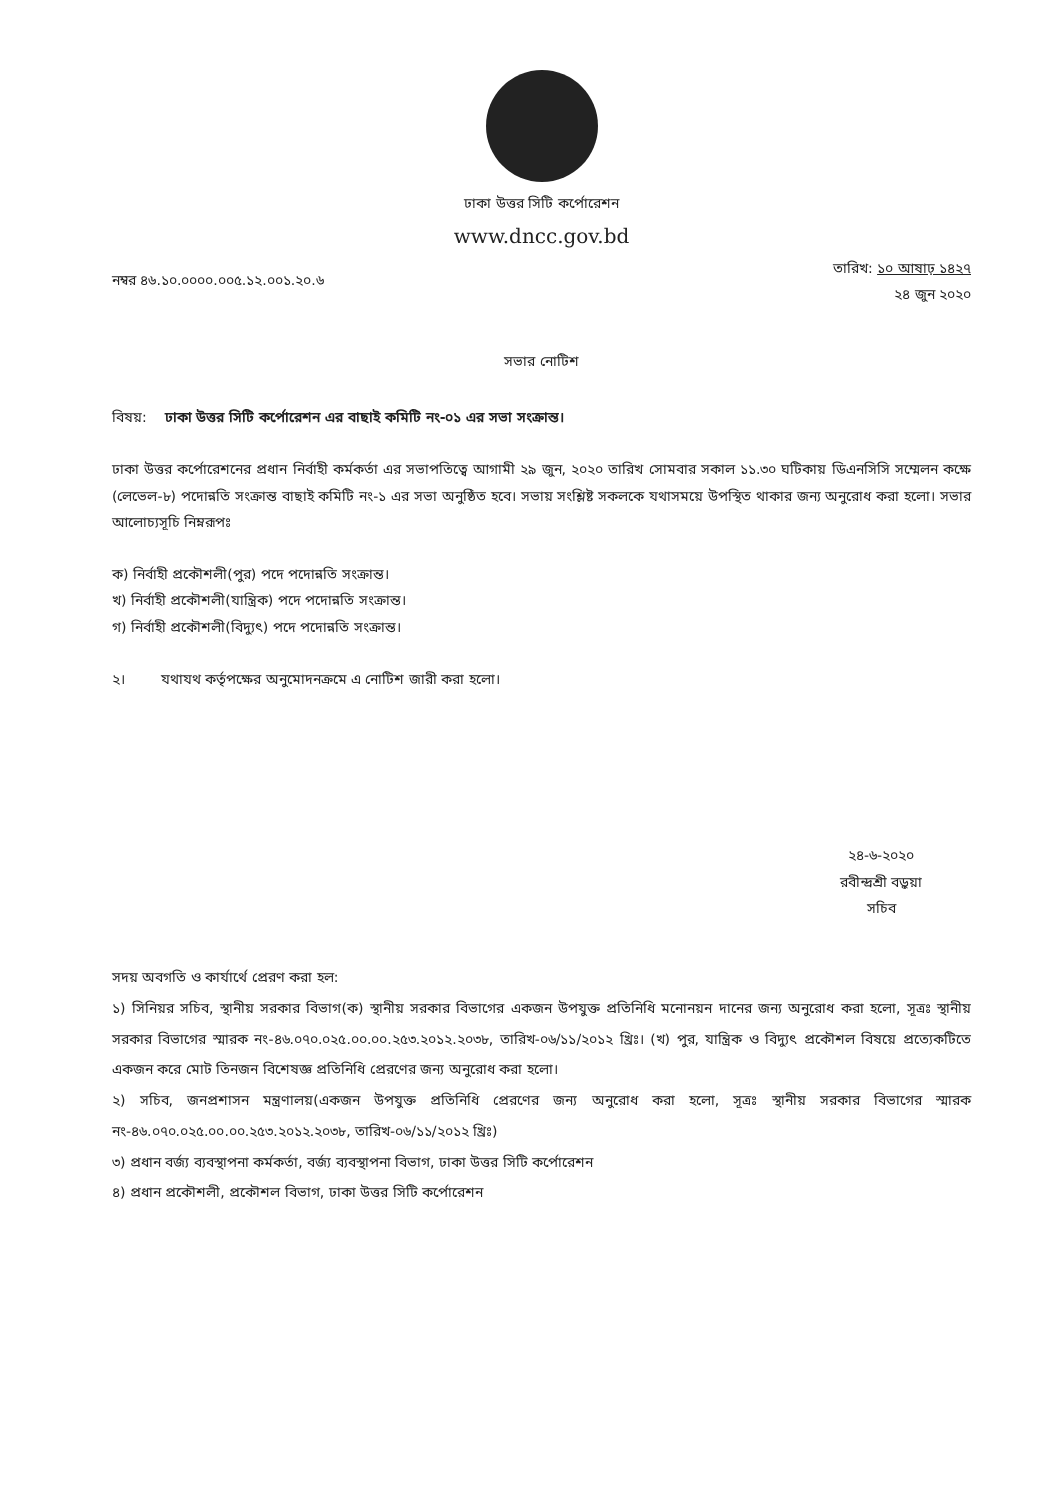ঢাকা উত্তর সিটি কর্পোরেশন
www.dncc.gov.bd
নম্বর ৪৬.১০.০০০০.০০৫.১২.০০১.২০.৬
তারিখ: ১০ আষাঢ় ১৪২৭
২৪ জুন ২০২০
সভার নোটিশ
বিষয়: ঢাকা উত্তর সিটি কর্পোরেশন এর বাছাই কমিটি নং-০১ এর সভা সংক্রান্ত।
ঢাকা উত্তর কর্পোরেশনের প্রধান নির্বাহী কর্মকর্তা এর সভাপতিত্বে আগামী ২৯ জুন, ২০২০ তারিখ সোমবার সকাল ১১.৩০ ঘটিকায় ডিএনসিসি সম্মেলন কক্ষে (লেভেল-৮) পদোন্নতি সংক্রান্ত বাছাই কমিটি নং-১ এর সভা অনুষ্ঠিত হবে। সভায় সংশ্লিষ্ট সকলকে যথাসময়ে উপস্থিত থাকার জন্য অনুরোধ করা হলো। সভার আলোচ্যসূচি নিম্নরূপঃ
ক) নির্বাহী প্রকৌশলী(পুর) পদে পদোন্নতি সংক্রান্ত।
খ) নির্বাহী প্রকৌশলী(যান্ত্রিক) পদে পদোন্নতি সংক্রান্ত।
গ) নির্বাহী প্রকৌশলী(বিদ্যুৎ) পদে পদোন্নতি সংক্রান্ত।
২। যথাযথ কর্তৃপক্ষের অনুমোদনক্রমে এ নোটিশ জারী করা হলো।
২৪-৬-২০২০
রবীন্দ্রশ্রী বড়ুয়া
সচিব
সদয় অবগতি ও কার্যার্থে প্রেরণ করা হল:
১) সিনিয়র সচিব, স্থানীয় সরকার বিভাগ(ক) স্থানীয় সরকার বিভাগের একজন উপযুক্ত প্রতিনিধি মনোনয়ন দানের জন্য অনুরোধ করা হলো, সূত্রঃ স্থানীয় সরকার বিভাগের স্মারক নং-৪৬.০৭০.০২৫.০০.০০.২৫৩.২০১২.২০৩৮, তারিখ-০৬/১১/২০১২ খ্রিঃ। (খ) পুর, যান্ত্রিক ও বিদ্যুৎ প্রকৌশল বিষয়ে প্রত্যেকটিতে একজন করে মোট তিনজন বিশেষজ্ঞ প্রতিনিধি প্রেরণের জন্য অনুরোধ করা হলো।
২) সচিব, জনপ্রশাসন মন্ত্রণালয়(একজন উপযুক্ত প্রতিনিধি প্রেরণের জন্য অনুরোধ করা হলো, সূত্রঃ স্থানীয় সরকার বিভাগের স্মারক নং-৪৬.০৭০.০২৫.০০.০০.২৫৩.২০১২.২০৩৮, তারিখ-০৬/১১/২০১২ খ্রিঃ)
৩) প্রধান বর্জ্য ব্যবস্থাপনা কর্মকর্তা, বর্জ্য ব্যবস্থাপনা বিভাগ, ঢাকা উত্তর সিটি কর্পোরেশন
৪) প্রধান প্রকৌশলী, প্রকৌশল বিভাগ, ঢাকা উত্তর সিটি কর্পোরেশন